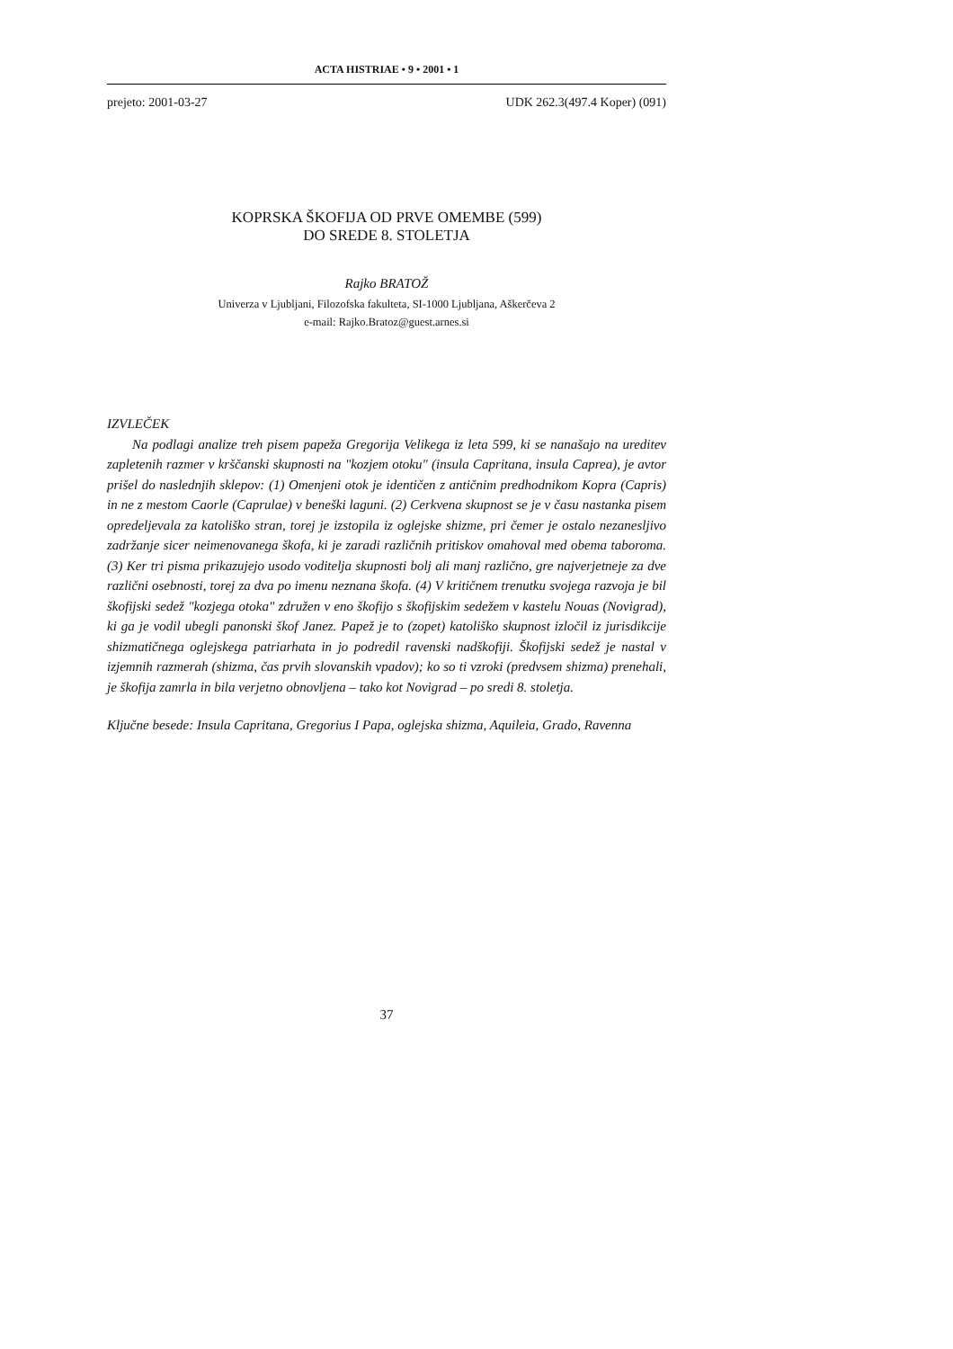ACTA HISTRIAE • 9 • 2001 • 1
prejeto: 2001-03-27 UDK 262.3(497.4 Koper) (091)
KOPRSKA ŠKOFIJA OD PRVE OMEMBE (599)
DO SREDE 8. STOLETJA
Rajko BRATOŽ
Univerza v Ljubljani, Filozofska fakulteta, SI-1000 Ljubljana, Aškerčeva 2
e-mail: Rajko.Bratoz@guest.arnes.si
IZVLEČEK
Na podlagi analize treh pisem papeža Gregorija Velikega iz leta 599, ki se nanašajo na ureditev zapletenih razmer v krščanski skupnosti na "kozjem otoku" (insula Capritana, insula Caprea), je avtor prišel do naslednjih sklepov: (1) Omenjeni otok je identičen z antičnim predhodnikom Kopra (Capris) in ne z mestom Caorle (Caprulae) v beneški laguni. (2) Cerkvena skupnost se je v času nastanka pisem opredeljevala za katoliško stran, torej je izstopila iz oglejske shizme, pri čemer je ostalo nezanesljivo zadržanje sicer neimenovanega škofa, ki je zaradi različnih pritiskov omahoval med obema taboroma. (3) Ker tri pisma prikazujejo usodo voditelja skupnosti bolj ali manj različno, gre najverjetneje za dve različni osebnosti, torej za dva po imenu neznana škofa. (4) V kritičnem trenutku svojega razvoja je bil škofijski sedež "kozjega otoka" združen v eno škofijo s škofijskim sedežem v kastelu Nouas (Novigrad), ki ga je vodil ubegli panonski škof Janez. Papež je to (zopet) katoliško skupnost izločil iz jurisdikcije shizmatičnega oglejskega patriarhata in jo podredil ravenski nadškofiji. Škofijski sedež je nastal v izjemnih razmerah (shizma, čas prvih slovanskih vpadov); ko so ti vzroki (predvsem shizma) prenehali, je škofija zamrla in bila verjetno obnovljena – tako kot Novigrad – po sredi 8. stoletja.
Ključne besede: Insula Capritana, Gregorius I Papa, oglejska shizma, Aquileia, Grado, Ravenna
37